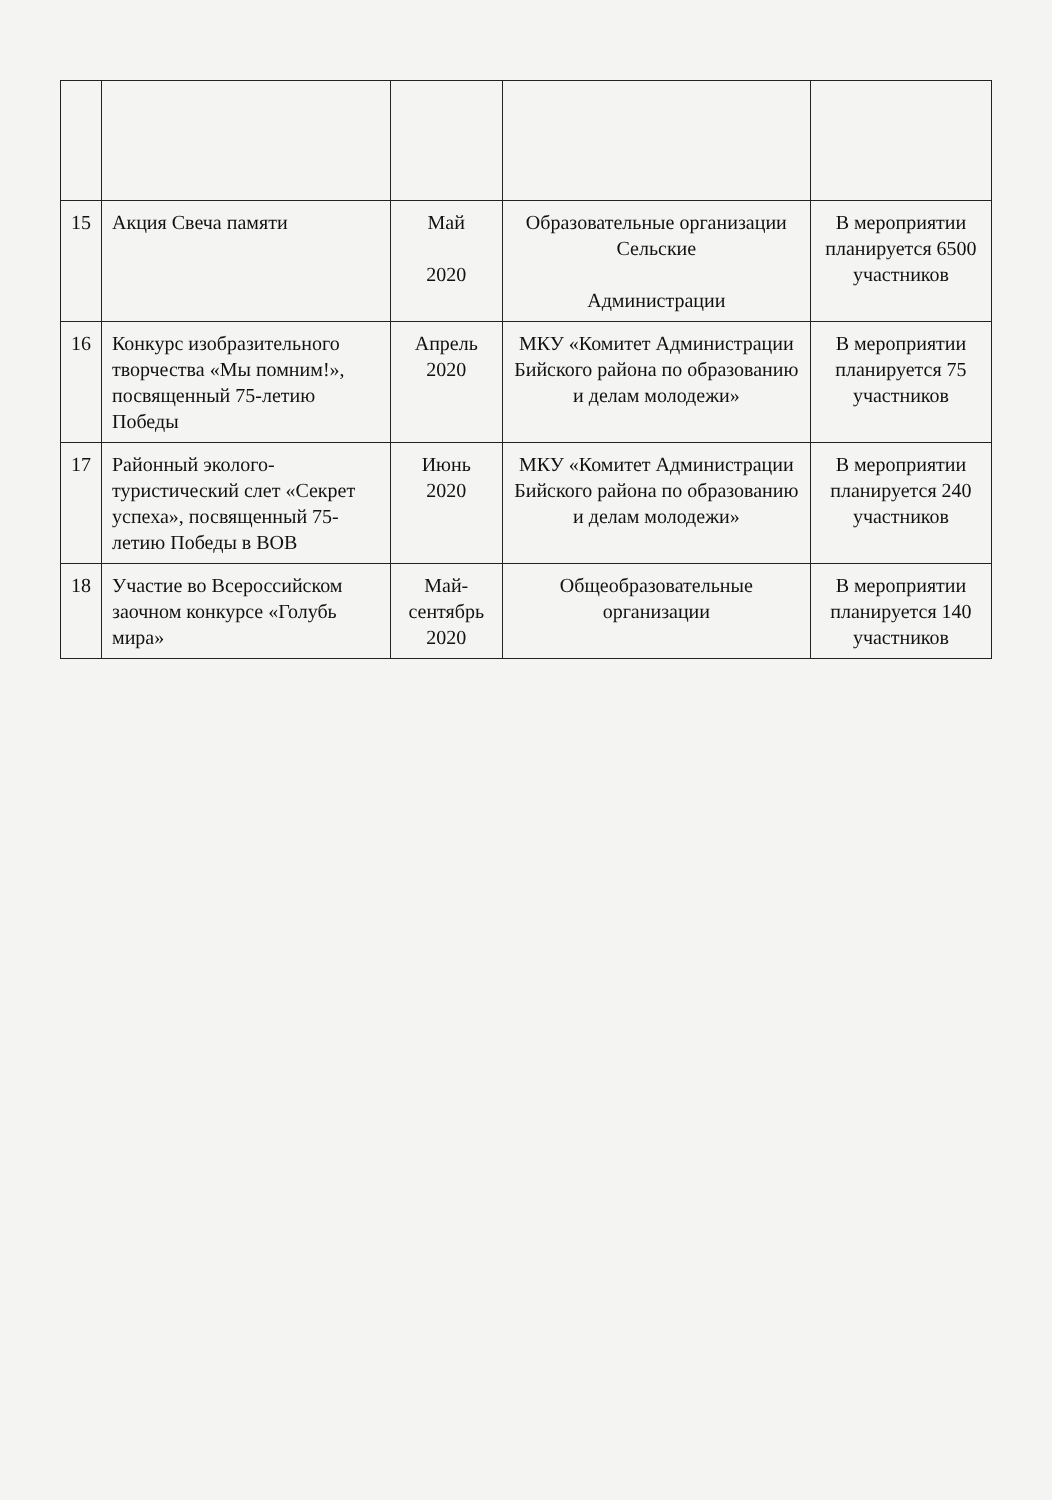| 15 | Акция Свеча памяти | Май 2020 | Образовательные организации Сельские Администрации | В мероприятии планируется 6500 участников |
| 16 | Конкурс изобразительного творчества «Мы помним!», посвященный 75-летию Победы | Апрель 2020 | МКУ «Комитет Администрации Бийского района по образованию и делам молодежи» | В мероприятии планируется 75 участников |
| 17 | Районный эколого-туристический слет «Секрет успеха», посвященный 75-летию Победы в ВОВ | Июнь 2020 | МКУ «Комитет Администрации Бийского района по образованию и делам молодежи» | В мероприятии планируется 240 участников |
| 18 | Участие во Всероссийском заочном конкурсе «Голубь мира» | Май-сентябрь 2020 | Общеобразовательные организации | В мероприятии планируется 140 участников |